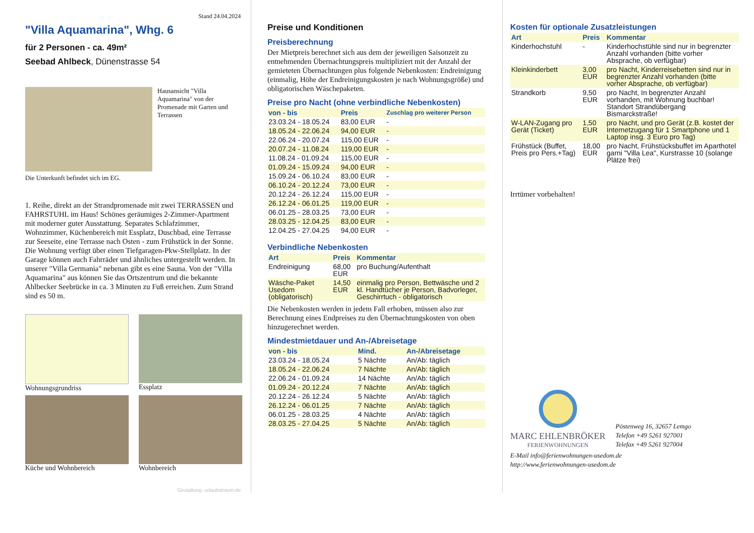Stand 24.04.2024
"Villa Aquamarina", Whg. 6
für 2 Personen - ca. 49m²
Seebad Ahlbeck, Dünenstrasse 54
Hausansicht "Villa Aquamarina" von der Promenade mit Garten und Terrassen
Die Unterkunft befindet sich im EG.
1. Reihe, direkt an der Strandpromenade mit zwei TERRASSEN und FAHRSTUHL im Haus! Schönes geräumiges 2-Zimmer-Apartment mit moderner guter Ausstattung. Separates Schlafzimmer, Wohnzimmer, Küchenbereich mit Essplatz, Duschbad, eine Terrasse zur Seeseite, eine Terrasse nach Osten - zum Frühstück in der Sonne. Die Wohnung verfügt über einen Tiefgaragen-Pkw-Stellplatz. In der Garage können auch Fahrräder und ähnliches untergestellt werden. In unserer "Villa Germania" nebenan gibt es eine Sauna. Von der "Villa Aquamarina" aus können Sie das Ortszentrum und die bekannte Ahlbecker Seebrücke in ca. 3 Minuten zu Fuß erreichen. Zum Strand sind es 50 m.
Wohnungsgrundriss
Essplatz
Küche und Wohnbereich
Wohnbereich
Gestaltung: urlaubstraum.de
Preise und Konditionen
Preisberechnung
Der Mietpreis berechnet sich aus dem der jeweiligen Saisonzeit zu entnehmenden Übernachtungspreis multipliziert mit der Anzahl der gemieteten Übernachtungen plus folgende Nebenkosten: Endreinigung (einmalig, Höhe der Endreinigungskosten je nach Wohnungsgröße) und obligatorischen Wäschepaketen.
Preise pro Nacht (ohne verbindliche Nebenkosten)
| von - bis | Preis | Zuschlag pro weiterer Person |
| --- | --- | --- |
| 23.03.24 - 18.05.24 | 83,00 EUR | - |
| 18.05.24 - 22.06.24 | 94,00 EUR | - |
| 22.06.24 - 20.07.24 | 115,00 EUR | - |
| 20.07.24 - 11.08.24 | 119,00 EUR | - |
| 11.08.24 - 01.09.24 | 115,00 EUR | - |
| 01.09.24 - 15.09.24 | 94,00 EUR | - |
| 15.09.24 - 06.10.24 | 83,00 EUR | - |
| 06.10.24 - 20.12.24 | 73,00 EUR | - |
| 20.12.24 - 26.12.24 | 115,00 EUR | - |
| 26.12.24 - 06.01.25 | 119,00 EUR | - |
| 06.01.25 - 28.03.25 | 73,00 EUR | - |
| 28.03.25 - 12.04.25 | 83,00 EUR | - |
| 12.04.25 - 27.04.25 | 94,00 EUR | - |
Verbindliche Nebenkosten
| Art | Preis | Kommentar |
| --- | --- | --- |
| Endreinigung | 68,00 EUR | pro Buchung/Aufenthalt |
| Wäsche-Paket Usedom (obligatorisch) | 14,50 EUR | einmalig pro Person, Bettwäsche und 2 kl. Handtücher je Person, Badvorleger, Geschirrtuch - obligatorisch |
Die Nebenkosten werden in jedem Fall erhoben, müssen also zur Berechnung eines Endpreises zu den Übernachtungskosten von oben hinzugerechnet werden.
Mindestmietdauer und An-/Abreisetage
| von - bis | Mind. | An-/Abreisetage |
| --- | --- | --- |
| 23.03.24 - 18.05.24 | 5 Nächte | An/Ab: täglich |
| 18.05.24 - 22.06.24 | 7 Nächte | An/Ab: täglich |
| 22.06.24 - 01.09.24 | 14 Nächte | An/Ab: täglich |
| 01.09.24 - 20.12.24 | 7 Nächte | An/Ab: täglich |
| 20.12.24 - 26.12.24 | 5 Nächte | An/Ab: täglich |
| 26.12.24 - 06.01.25 | 7 Nächte | An/Ab: täglich |
| 06.01.25 - 28.03.25 | 4 Nächte | An/Ab: täglich |
| 28.03.25 - 27.04.25 | 5 Nächte | An/Ab: täglich |
Kosten für optionale Zusatzleistungen
| Art | Preis | Kommentar |
| --- | --- | --- |
| Kinderhochstuhl | - | Kinderhochstühle sind nur in begrenzter Anzahl vorhanden (bitte vorher Absprache, ob verfügbar) |
| Kleinkinderbett | 3,00 EUR | pro Nacht, Kinderreisebetten sind nur in begrenzter Anzahl vorhanden (bitte vorher Absprache, ob verfügbar) |
| Strandkorb | 9,50 EUR | pro Nacht, In begrenzter Anzahl vorhanden, mit Wohnung buchbar! Standort Strandübergang Bismarckstraße! |
| W-LAN-Zugang pro Gerät (Ticket) | 1,50 EUR | pro Nacht, und pro Gerät (z.B. kostet der Internetzugang für 1 Smartphone und 1 Laptop insg. 3 Euro pro Tag) |
| Frühstück (Buffet, Preis pro Pers.+Tag) | 18,00 EUR | pro Nacht, Frühstücksbuffet im Aparthotel garni "Villa Lea", Kurstrasse 10 (solange Plätze frei) |
Irrtümer vorbehalten!
MARC EHLENBRÖKER
FERIENWOHNUNGEN
Pöstenweg 16, 32657 Lemgo
Telefon +49 5261 927001
Telefax +49 5261 927004
E-Mail info@ferienwohnungen-usedom.de
http://www.ferienwohnungen-usedom.de